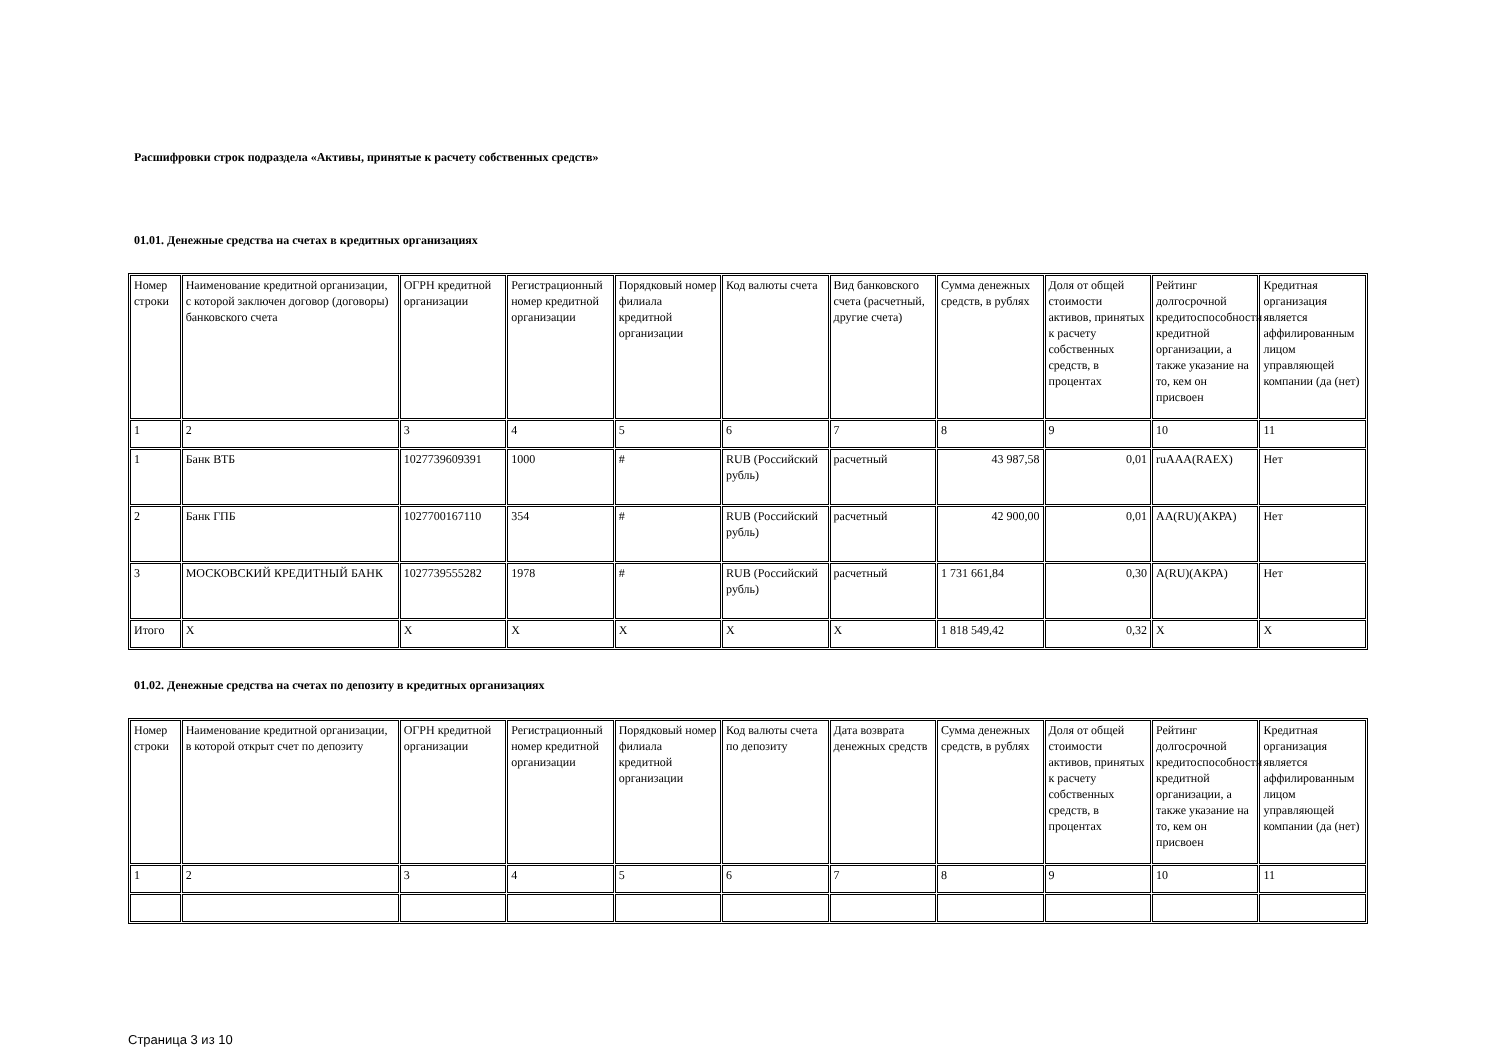Расшифровки строк подраздела «Активы, принятые к расчету собственных средств»
01.01. Денежные средства на счетах в кредитных организациях
| Номер строки | Наименование кредитной организации, с которой заключен договор (договоры) банковского счета | ОГРН кредитной организации | Регистрационный номер кредитной организации | Порядковый номер филиала кредитной организации | Код валюты счета | Вид банковского счета (расчетный, другие счета) | Сумма денежных средств, в рублях | Доля от общей стоимости активов, принятых к расчету собственных средств, в процентах | Рейтинг долгосрочной кредитоспособности кредитной организации, а также указание на то, кем он присвоен | Кредитная организация является аффилированным лицом управляющей компании (да (нет) |
| --- | --- | --- | --- | --- | --- | --- | --- | --- | --- | --- |
| 1 | 2 | 3 | 4 | 5 | 6 | 7 | 8 | 9 | 10 | 11 |
| 1 | Банк ВТБ | 1027739609391 | 1000 | # | RUB (Российский рубль) | расчетный | 43 987,58 | 0,01 | ruAAA(RAEX) | Нет |
| 2 | Банк ГПБ | 1027700167110 | 354 | # | RUB (Российский рубль) | расчетный | 42 900,00 | 0,01 | AA(RU)(АКРА) | Нет |
| 3 | МОСКОВСКИЙ КРЕДИТНЫЙ БАНК | 1027739555282 | 1978 | # | RUB (Российский рубль) | расчетный | 1 731 661,84 | 0,30 | A(RU)(АКРА) | Нет |
| Итого | X | X | X | X | X | X | 1 818 549,42 | 0,32 | X | X |
01.02. Денежные средства на счетах по депозиту в кредитных организациях
| Номер строки | Наименование кредитной организации, в которой открыт счет по депозиту | ОГРН кредитной организации | Регистрационный номер кредитной организации | Порядковый номер филиала кредитной организации | Код валюты счета по депозиту | Дата возврата денежных средств | Сумма денежных средств, в рублях | Доля от общей стоимости активов, принятых к расчету собственных средств, в процентах | Рейтинг долгосрочной кредитоспособности кредитной организации, а также указание на то, кем он присвоен | Кредитная организация является аффилированным лицом управляющей компании (да (нет) |
| --- | --- | --- | --- | --- | --- | --- | --- | --- | --- | --- |
| 1 | 2 | 3 | 4 | 5 | 6 | 7 | 8 | 9 | 10 | 11 |
Страница 3 из 10